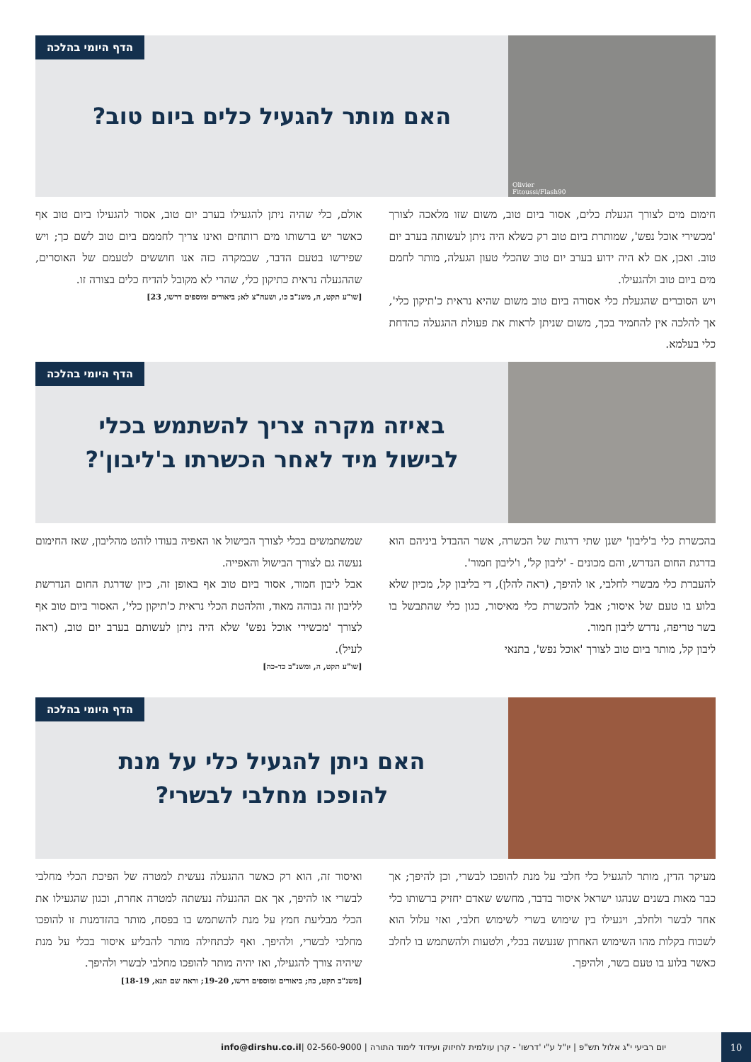Olivier Fitoussi/Flash90
הדף היומי בהלכה
האם מותר להגעיל כלים ביום טוב?
חימום מים לצורך הגעלת כלים, אסור ביום טוב, משום שזו מלאכה לצורך 'מכשירי אוכל נפש', שמותרת ביום טוב רק כשלא היה ניתן לעשותה בערב יום טוב. ואכן, אם לא היה ידוע בערב יום טוב שהכלי טעון הגעלה, מותר לחמם מים ביום טוב ולהגעילו.
ויש הסוברים שהגעלת כלי אסורה ביום טוב משום שהיא נראית כ'תיקון כלי', אך להלכה אין להחמיר בכך, משום שניתן לראות את פעולת ההגעלה כהדחת כלי בעלמא.
אולם, כלי שהיה ניתן להגעילו בערב יום טוב, אסור להגעילו ביום טוב אף כאשר יש ברשותו מים רותחים ואינו צריך לחממם ביום טוב לשם כך; ויש שפירשו בטעם הדבר, שבמקרה כזה אנו חוששים לטעמם של האוסרים, שההגעלה נראית כתיקון כלי, שהרי לא מקובל להדיח כלים בצורה זו.
[שו"ע תקט, ה, משנ"ב כו, ושעה"צ לא; ביאורים ומוספים דרשו, 23]
הדף היומי בהלכה
באיזה מקרה צריך להשתמש בכלי
לבישול מיד לאחר הכשרתו ב'ליבון'?
בהכשרת כלי ב'ליבון' ישנן שתי דרגות של הכשרה, אשר ההבדל ביניהם הוא בדרגת החום הנדרש, והם מכונים - 'ליבון קל', ו'ליבון חמור'.
להעברת כלי מבשרי לחלבי, או להיפך, (ראה להלן), די בליבון קל, מכיון שלא בלוע בו טעם של איסור; אבל להכשרת כלי מאיסור, כגון כלי שהתבשל בו בשר טריפה, נדרש ליבון חמור.
ליבון קל, מותר ביום טוב לצורך 'אוכל נפש', בתנאי
שמשתמשים בכלי לצורך הבישול או האפיה בעודו לוהט מהליבון, שאז החימום נעשה גם לצורך הבישול והאפייה.
אבל ליבון חמור, אסור ביום טוב אף באופן זה, כיון שדרגת החום הנדרשת לליבון זה גבוהה מאוד, והלהטת הכלי נראית כ'תיקון כלי', האסור ביום טוב אף לצורך 'מכשירי אוכל נפש' שלא היה ניתן לעשותם בערב יום טוב, (ראה לעיל).
[שו"ע תקט, ה, ומשנ"ב כד-כה]
הדף היומי בהלכה
האם ניתן להגעיל כלי על מנת
להופכו מחלבי לבשרי?
מעיקר הדין, מותר להגעיל כלי חלבי על מנת להופכו לבשרי, וכן להיפך; אך כבר מאות בשנים שנהגו ישראל איסור בדבר, מחשש שאדם יחזיק ברשותו כלי אחד לבשר ולחלב, ויגעילו בין שימוש בשרי לשימוש חלבי, ואזי עלול הוא לשכוח בקלות מהו השימוש האחרון שנעשה בכלי, ולטעות ולהשתמש בו לחלב כאשר בלוע בו טעם בשר, ולהיפך.
ואיסור זה, הוא רק כאשר ההגעלה נעשית למטרה של הפיכת הכלי מחלבי לבשרי או להיפך, אך אם ההגעלה נעשתה למטרה אחרת, וכגון שהגעילו את הכלי מבליעת חמץ על מנת להשתמש בו בפסח, מותר בהזדמנות זו להופכו מחלבי לבשרי, ולהיפך. ואף לכתחילה מותר להבליע איסור בכלי על מנת שיהיה צורך להגעילו, ואז יהיה מותר להופכו מחלבי לבשרי ולהיפך.
[משנ"ב תקט, כה; ביאורים ומוספים דרשו, 19-20; וראה שם תנא, 18-19]
יום רביעי י"ג אלול תש"פ | יו"ל ע"י 'דרשו' - קרן עולמית לחיזוק ועידוד לימוד התורה | 02-560-9000 | info@dirshu.co.il
10